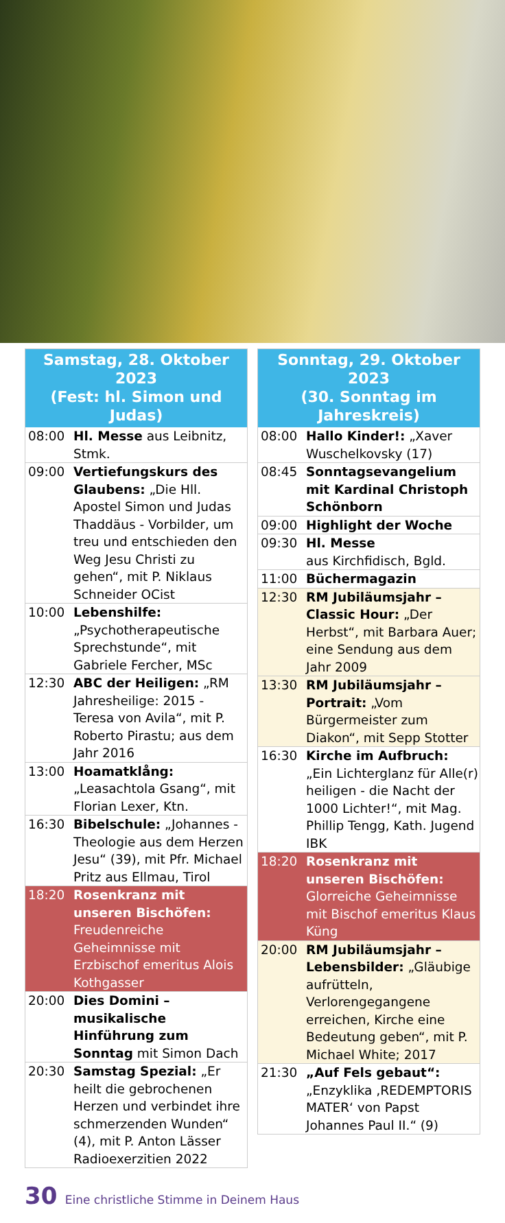| Samstag, 28. Oktober 2023 (Fest: hl. Simon und Judas) | |
| --- | --- |
| 08:00 | Hl. Messe aus Leibnitz, Stmk. |
| 09:00 | Vertiefungskurs des Glaubens: „Die Hll. Apostel Simon und Judas Thaddäus - Vorbilder, um treu und entschieden den Weg Jesu Christi zu gehen“, mit P. Niklaus Schneider OCist |
| 10:00 | Lebenshilfe: „Psychotherapeutische Sprechstunde“, mit Gabriele Fercher, MSc |
| 12:30 | ABC der Heiligen: „RM Jahresheilige: 2015 - Teresa von Avila“, mit P. Roberto Pirastu; aus dem Jahr 2016 |
| 13:00 | Hoamatklång: „Leasachtola Gsang“, mit Florian Lexer, Ktn. |
| 16:30 | Bibelschule: „Johannes - Theologie aus dem Herzen Jesu“ (39), mit Pfr. Michael Pritz aus Ellmau, Tirol |
| 18:20 | Rosenkranz mit unseren Bischöfen: Freudenreiche Geheimnisse mit Erzbischof emeritus Alois Kothgasser |
| 20:00 | Dies Domini – musikalische Hinführung zum Sonntag mit Simon Dach |
| 20:30 | Samstag Spezial: „Er heilt die gebrochenen Herzen und verbindet ihre schmerzenden Wunden“ (4), mit P. Anton Lässer Radioexerzitien 2022 |
| Sonntag, 29. Oktober 2023 (30. Sonntag im Jahreskreis) | |
| --- | --- |
| 08:00 | Hallo Kinder!: „Xaver Wuschelkovsky (17) |
| 08:45 | Sonntagsevangelium mit Kardinal Christoph Schönborn |
| 09:00 | Highlight der Woche |
| 09:30 | Hl. Messe aus Kirchfidisch, Bgld. |
| 11:00 | Büchermagazin |
| 12:30 | RM Jubiläumsjahr – Classic Hour: „Der Herbst“, mit Barbara Auer; eine Sendung aus dem Jahr 2009 |
| 13:30 | RM Jubiläumsjahr – Portrait: „Vom Bürgermeister zum Diakon“, mit Sepp Stotter |
| 16:30 | Kirche im Aufbruch: „Ein Lichterglanz für Alle(r) heiligen - die Nacht der 1000 Lichter!“, mit Mag. Phillip Tengg, Kath. Jugend IBK |
| 18:20 | Rosenkranz mit unseren Bischöfen: Glorreiche Geheimnisse mit Bischof emeritus Klaus Küng |
| 20:00 | RM Jubiläumsjahr – Lebensbilder: „Gläubige aufrütteln, Verlorengegangene erreichen, Kirche eine Bedeutung geben“, mit P. Michael White; 2017 |
| 21:30 | „Auf Fels gebaut“: „Enzyklika ‚REDEMPTORIS MATER‘ von Papst Johannes Paul II.“ (9) |
30 Eine christliche Stimme in Deinem Haus